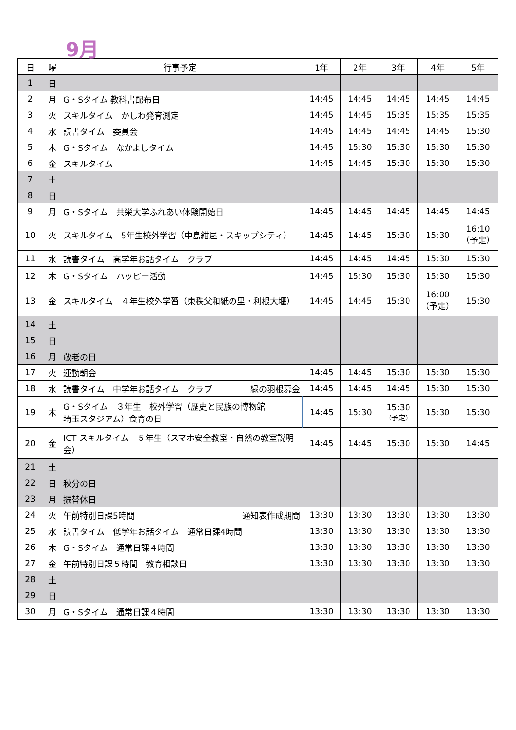9月
| 日 | 曜 | 行事予定 | 1年 | 2年 | 3年 | 4年 | 5年 |
| --- | --- | --- | --- | --- | --- | --- | --- |
| 1 | 日 | | | | | | |
| 2 | 月 | G・Sタイム 教科書配布日 | 14:45 | 14:45 | 14:45 | 14:45 | 14:45 |
| 3 | 火 | スキルタイム かしわ発育測定 | 14:45 | 14:45 | 15:35 | 15:35 | 15:35 |
| 4 | 水 | 読書タイム 委員会 | 14:45 | 14:45 | 14:45 | 14:45 | 15:30 |
| 5 | 木 | G・Sタイム なかよしタイム | 14:45 | 15:30 | 15:30 | 15:30 | 15:30 |
| 6 | 金 | スキルタイム | 14:45 | 14:45 | 15:30 | 15:30 | 15:30 |
| 7 | 土 | | | | | | |
| 8 | 日 | | | | | | |
| 9 | 月 | G・Sタイム 共栄大学ふれあい体験開始日 | 14:45 | 14:45 | 14:45 | 14:45 | 14:45 |
| 10 | 火 | スキルタイム 5年生校外学習（中島紺屋・スキップシティ） | 14:45 | 14:45 | 15:30 | 15:30 | 16:10 （予定） |
| 11 | 水 | 読書タイム 高学年お話タイム クラブ | 14:45 | 14:45 | 14:45 | 15:30 | 15:30 |
| 12 | 木 | G・Sタイム ハッピー活動 | 14:45 | 15:30 | 15:30 | 15:30 | 15:30 |
| 13 | 金 | スキルタイム ４年生校外学習（東秩父和紙の里・利根大堰） | 14:45 | 14:45 | 15:30 | 16:00 （予定） | 15:30 |
| 14 | 土 | | | | | | |
| 15 | 日 | | | | | | |
| 16 | 月 | 敬老の日 | | | | | |
| 17 | 火 | 運動朝会 | 14:45 | 14:45 | 15:30 | 15:30 | 15:30 |
| 18 | 水 | 読書タイム 中学年お話タイム クラブ 緑の羽根募金 | 14:45 | 14:45 | 14:45 | 15:30 | 15:30 |
| 19 | 木 | G・Sタイム ３年生 校外学習（歴史と民族の博物館 埼玉スタジアム）食育の日 | 14:45 | 15:30 | 15:30 （予定） | 15:30 | 15:30 |
| 20 | 金 | ICT スキルタイム ５年生（スマホ安全教室・自然の教室説明会） | 14:45 | 14:45 | 15:30 | 15:30 | 14:45 |
| 21 | 土 | | | | | | |
| 22 | 日 | 秋分の日 | | | | | |
| 23 | 月 | 振替休日 | | | | | |
| 24 | 火 | 午前特別日課5時間 通知表作成期間 | 13:30 | 13:30 | 13:30 | 13:30 | 13:30 |
| 25 | 水 | 読書タイム 低学年お話タイム 通常日課4時間 | 13:30 | 13:30 | 13:30 | 13:30 | 13:30 |
| 26 | 木 | G・Sタイム 通常日課４時間 | 13:30 | 13:30 | 13:30 | 13:30 | 13:30 |
| 27 | 金 | 午前特別日課５時間 教育相談日 | 13:30 | 13:30 | 13:30 | 13:30 | 13:30 |
| 28 | 土 | | | | | | |
| 29 | 日 | | | | | | |
| 30 | 月 | G・Sタイム 通常日課４時間 | 13:30 | 13:30 | 13:30 | 13:30 | 13:30 |